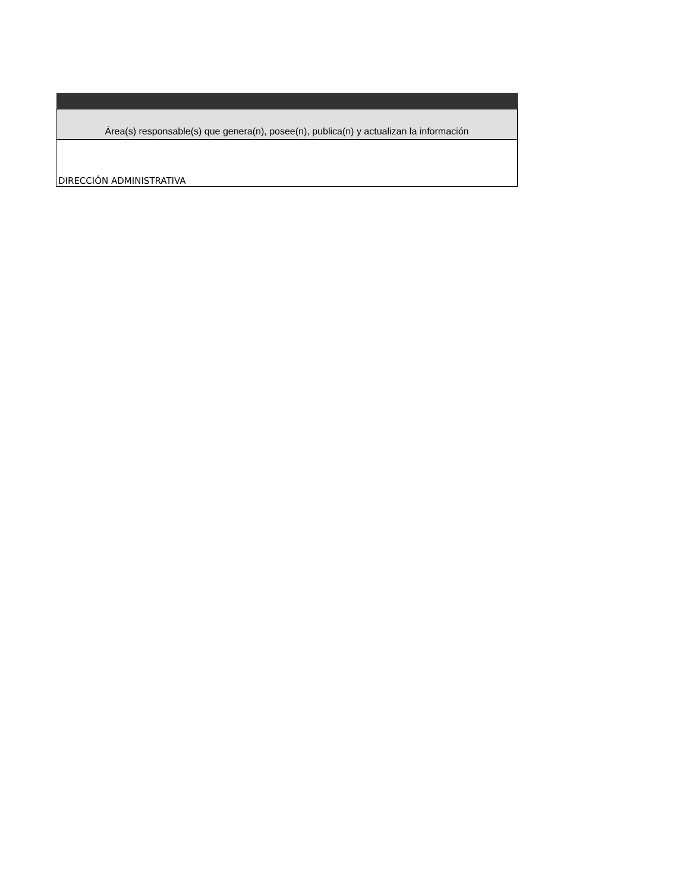| Área(s) responsable(s) que genera(n), posee(n), publica(n) y actualizan la información |
| --- |
| DIRECCIÓN ADMINISTRATIVA |